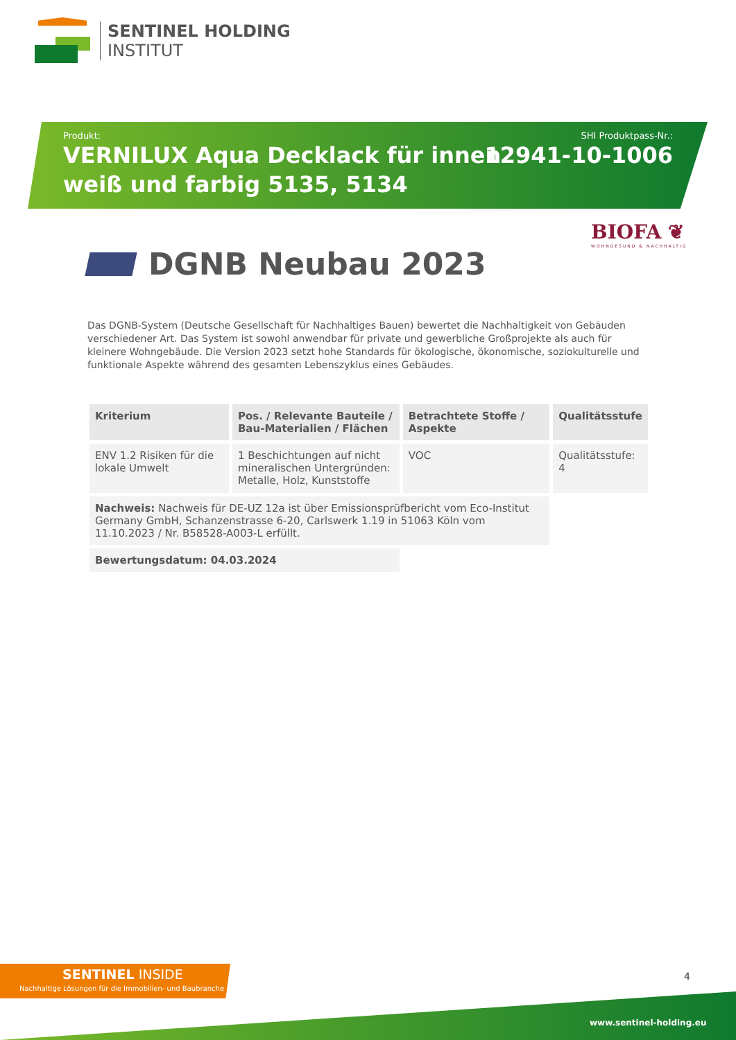SENTINEL HOLDING
INSTITUT
Produkt:
VERNILUX Aqua Decklack für innen
weiß und farbig 5135, 5134
SHI Produktpass-Nr.:
12941-10-1006
BIOFA ❦
WOHNGESUND & NACHHALTIG
DGNB Neubau 2023
Das DGNB-System (Deutsche Gesellschaft für Nachhaltiges Bauen) bewertet die Nachhaltigkeit von Gebäuden verschiedener Art. Das System ist sowohl anwendbar für private und gewerbliche Großprojekte als auch für kleinere Wohngebäude. Die Version 2023 setzt hohe Standards für ökologische, ökonomische, soziokulturelle und funktionale Aspekte während des gesamten Lebenszyklus eines Gebäudes.
| Kriterium | Pos. / Relevante Bauteile / Bau-Materialien / Flächen | Betrachtete Stoffe / Aspekte | Qualitätsstufe |
| --- | --- | --- | --- |
| ENV 1.2 Risiken für die lokale Umwelt | 1 Beschichtungen auf nicht mineralischen Untergründen: Metalle, Holz, Kunststoffe | VOC | Qualitätsstufe: 4 |
| Nachweis: Nachweis für DE-UZ 12a ist über Emissionsprüfbericht vom Eco-Institut Germany GmbH, Schanzenstrasse 6-20, Carlswerk 1.19 in 51063 Köln vom 11.10.2023 / Nr. B58528-A003-L erfüllt. | | | |
| Bewertungsdatum: 04.03.2024 | | | |
SENTINEL INSIDE
Nachhaltige Lösungen für die Immobilien- und Baubranche
4
www.sentinel-holding.eu